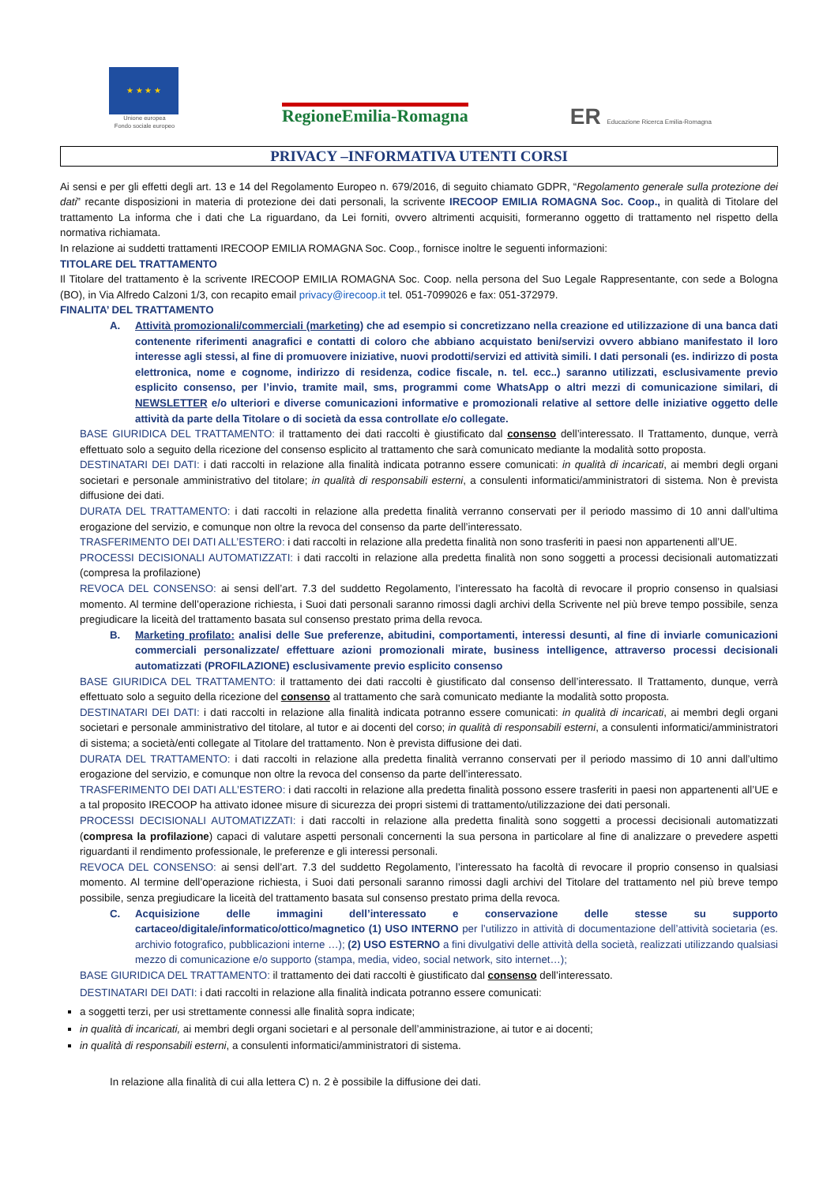★ ★ ★ ★
Unione europea
Fondo sociale europeo
RegioneEmilia-Romagna
ER Educazione Ricerca Emilia-Romagna
PRIVACY –INFORMATIVA UTENTI CORSI
Ai sensi e per gli effetti degli art. 13 e 14 del Regolamento Europeo n. 679/2016, di seguito chiamato GDPR, “Regolamento generale sulla protezione dei dati” recante disposizioni in materia di protezione dei dati personali, la scrivente IRECOOP EMILIA ROMAGNA Soc. Coop., in qualità di Titolare del trattamento La informa che i dati che La riguardano, da Lei forniti, ovvero altrimenti acquisiti, formeranno oggetto di trattamento nel rispetto della normativa richiamata.
In relazione ai suddetti trattamenti IRECOOP EMILIA ROMAGNA Soc. Coop., fornisce inoltre le seguenti informazioni:
TITOLARE DEL TRATTAMENTO
Il Titolare del trattamento è la scrivente IRECOOP EMILIA ROMAGNA Soc. Coop. nella persona del Suo Legale Rappresentante, con sede a Bologna (BO), in Via Alfredo Calzoni 1/3, con recapito email privacy@irecoop.it tel. 051-7099026 e fax: 051-372979.
FINALITA’ DEL TRATTAMENTO
A. Attività promozionali/commerciali (marketing) che ad esempio si concretizzano nella creazione ed utilizzazione di una banca dati contenente riferimenti anagrafici e contatti di coloro che abbiano acquistato beni/servizi ovvero abbiano manifestato il loro interesse agli stessi, al fine di promuovere iniziative, nuovi prodotti/servizi ed attività simili. I dati personali (es. indirizzo di posta elettronica, nome e cognome, indirizzo di residenza, codice fiscale, n. tel. ecc..) saranno utilizzati, esclusivamente previo esplicito consenso, per l’invio, tramite mail, sms, programmi come WhatsApp o altri mezzi di comunicazione similari, di NEWSLETTER e/o ulteriori e diverse comunicazioni informative e promozionali relative al settore delle iniziative oggetto delle attività da parte della Titolare o di società da essa controllate e/o collegate.
BASE GIURIDICA DEL TRATTAMENTO: il trattamento dei dati raccolti è giustificato dal consenso dell’interessato. Il Trattamento, dunque, verrà effettuato solo a seguito della ricezione del consenso esplicito al trattamento che sarà comunicato mediante la modalità sotto proposta.
DESTINATARI DEI DATI: i dati raccolti in relazione alla finalità indicata potranno essere comunicati: in qualità di incaricati, ai membri degli organi societari e personale amministrativo del titolare; in qualità di responsabili esterni, a consulenti informatici/amministratori di sistema. Non è prevista diffusione dei dati.
DURATA DEL TRATTAMENTO: i dati raccolti in relazione alla predetta finalità verranno conservati per il periodo massimo di 10 anni dall’ultima erogazione del servizio, e comunque non oltre la revoca del consenso da parte dell’interessato.
TRASFERIMENTO DEI DATI ALL’ESTERO: i dati raccolti in relazione alla predetta finalità non sono trasferiti in paesi non appartenenti all’UE.
PROCESSI DECISIONALI AUTOMATIZZATI: i dati raccolti in relazione alla predetta finalità non sono soggetti a processi decisionali automatizzati (compresa la profilazione)
REVOCA DEL CONSENSO: ai sensi dell’art. 7.3 del suddetto Regolamento, l’interessato ha facoltà di revocare il proprio consenso in qualsiasi momento. Al termine dell’operazione richiesta, i Suoi dati personali saranno rimossi dagli archivi della Scrivente nel più breve tempo possibile, senza pregiudicare la liceità del trattamento basata sul consenso prestato prima della revoca.
B. Marketing profilato: analisi delle Sue preferenze, abitudini, comportamenti, interessi desunti, al fine di inviarle comunicazioni commerciali personalizzate/ effettuare azioni promozionali mirate, business intelligence, attraverso processi decisionali automatizzati (PROFILAZIONE) esclusivamente previo esplicito consenso
BASE GIURIDICA DEL TRATTAMENTO: il trattamento dei dati raccolti è giustificato dal consenso dell’interessato. Il Trattamento, dunque, verrà effettuato solo a seguito della ricezione del consenso al trattamento che sarà comunicato mediante la modalità sotto proposta.
DESTINATARI DEI DATI: i dati raccolti in relazione alla finalità indicata potranno essere comunicati: in qualità di incaricati, ai membri degli organi societari e personale amministrativo del titolare, al tutor e ai docenti del corso; in qualità di responsabili esterni, a consulenti informatici/amministratori di sistema; a società/enti collegate al Titolare del trattamento. Non è prevista diffusione dei dati.
DURATA DEL TRATTAMENTO: i dati raccolti in relazione alla predetta finalità verranno conservati per il periodo massimo di 10 anni dall’ultimo erogazione del servizio, e comunque non oltre la revoca del consenso da parte dell’interessato.
TRASFERIMENTO DEI DATI ALL’ESTERO: i dati raccolti in relazione alla predetta finalità possono essere trasferiti in paesi non appartenenti all’UE e a tal proposito IRECOOP ha attivato idonee misure di sicurezza dei propri sistemi di trattamento/utilizzazione dei dati personali.
PROCESSI DECISIONALI AUTOMATIZZATI: i dati raccolti in relazione alla predetta finalità sono soggetti a processi decisionali automatizzati (compresa la profilazione) capaci di valutare aspetti personali concernenti la sua persona in particolare al fine di analizzare o prevedere aspetti riguardanti il rendimento professionale, le preferenze e gli interessi personali.
REVOCA DEL CONSENSO: ai sensi dell’art. 7.3 del suddetto Regolamento, l’interessato ha facoltà di revocare il proprio consenso in qualsiasi momento. Al termine dell’operazione richiesta, i Suoi dati personali saranno rimossi dagli archivi del Titolare del trattamento nel più breve tempo possibile, senza pregiudicare la liceità del trattamento basata sul consenso prestato prima della revoca.
C. Acquisizione delle immagini dell’interessato e conservazione delle stesse su supporto cartaceo/digitale/informatico/ottico/magnetico (1) USO INTERNO per l’utilizzo in attività di documentazione dell’attività societaria (es. archivio fotografico, pubblicazioni interne …); (2) USO ESTERNO a fini divulgativi delle attività della società, realizzati utilizzando qualsiasi mezzo di comunicazione e/o supporto (stampa, media, video, social network, sito internet…);
BASE GIURIDICA DEL TRATTAMENTO: il trattamento dei dati raccolti è giustificato dal consenso dell’interessato.
DESTINATARI DEI DATI: i dati raccolti in relazione alla finalità indicata potranno essere comunicati:
a soggetti terzi, per usi strettamente connessi alle finalità sopra indicate;
in qualità di incaricati, ai membri degli organi societari e al personale dell’amministrazione, ai tutor e ai docenti;
in qualità di responsabili esterni, a consulenti informatici/amministratori di sistema.
In relazione alla finalità di cui alla lettera C) n. 2 è possibile la diffusione dei dati.